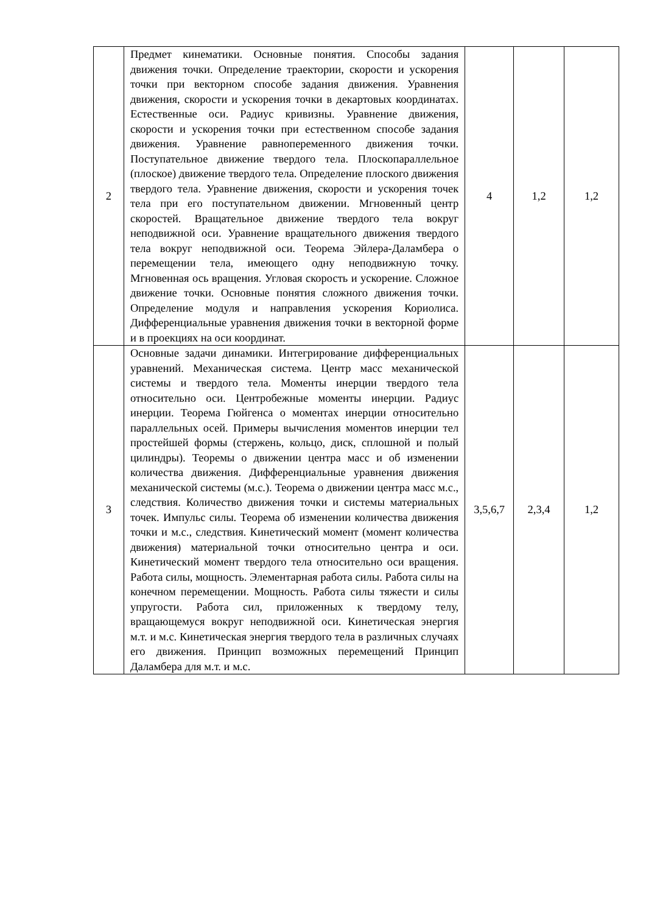| 2 | Предмет кинематики. Основные понятия. Способы задания движения точки. Определение траектории, скорости и ускорения точки при векторном способе задания движения. Уравнения движения, скорости и ускорения точки в декартовых координатах. Естественные оси. Радиус кривизны. Уравнение движения, скорости и ускорения точки при естественном способе задания движения. Уравнение равнопеременного движения точки. Поступательное движение твердого тела. Плоскопараллельное (плоское) движение твердого тела. Определение плоского движения твердого тела. Уравнение движения, скорости и ускорения точек тела при его поступательном движении. Мгновенный центр скоростей. Вращательное движение твердого тела вокруг неподвижной оси. Уравнение вращательного движения твердого тела вокруг неподвижной оси. Теорема Эйлера-Даламбера о перемещении тела, имеющего одну неподвижную точку. Мгновенная ось вращения. Угловая скорость и ускорение. Сложное движение точки. Основные понятия сложного движения точки. Определение модуля и направления ускорения Кориолиса. Дифференциальные уравнения движения точки в векторной форме и в проекциях на оси координат. | 4 | 1,2 | 1,2 |
| 3 | Основные задачи динамики. Интегрирование дифференциальных уравнений. Механическая система. Центр масс механической системы и твердого тела. Моменты инерции твердого тела относительно оси. Центробежные моменты инерции. Радиус инерции. Теорема Гюйгенса о моментах инерции относительно параллельных осей. Примеры вычисления моментов инерции тел простейшей формы (стержень, кольцо, диск, сплошной и полый цилиндры). Теоремы о движении центра масс и об изменении количества движения. Дифференциальные уравнения движения механической системы (м.с.). Теорема о движении центра масс м.с., следствия. Количество движения точки и системы материальных точек. Импульс силы. Теорема об изменении количества движения точки и м.с., следствия. Кинетический момент (момент количества движения) материальной точки относительно центра и оси. Кинетический момент твердого тела относительно оси вращения. Работа силы, мощность. Элементарная работа силы. Работа силы на конечном перемещении. Мощность. Работа силы тяжести и силы упругости. Работа сил, приложенных к твердому телу, вращающемуся вокруг неподвижной оси. Кинетическая энергия м.т. и м.с. Кинетическая энергия твердого тела в различных случаях его движения. Принцип возможных перемещений Принцип Даламбера для м.т. и м.с. | 3,5,6,7 | 2,3,4 | 1,2 |